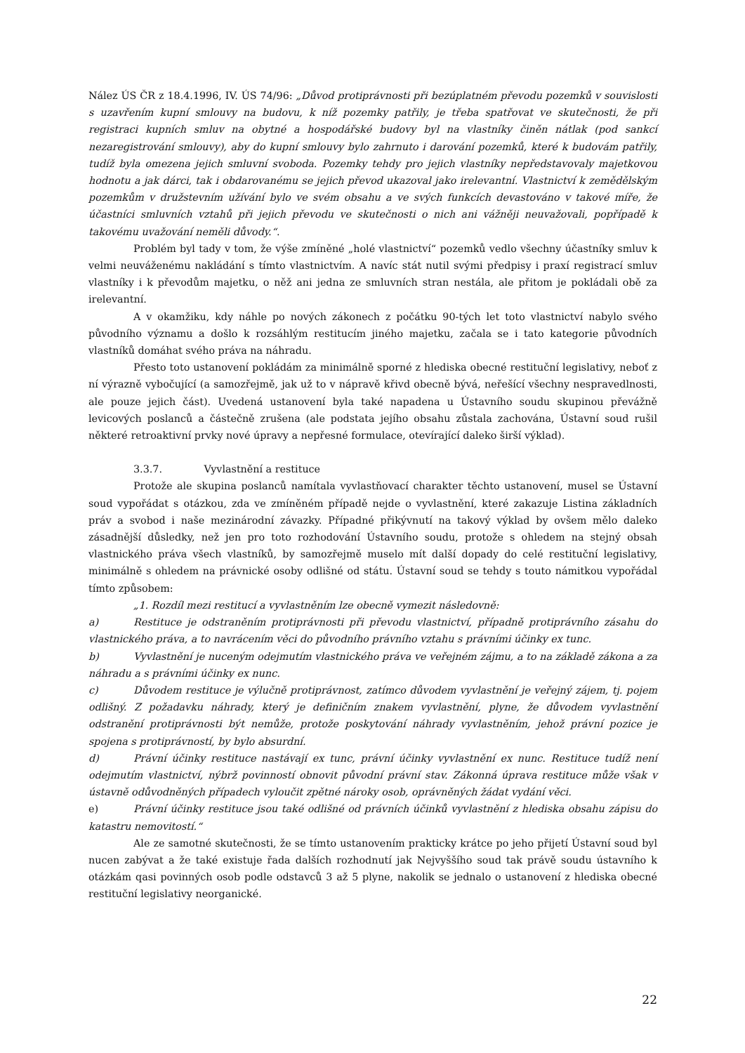Nález ÚS ČR z 18.4.1996, IV. ÚS 74/96: „Důvod protiprávnosti při bezúplatném převodu pozemků v souvislosti s uzavřením kupní smlouvy na budovu, k níž pozemky patřily, je třeba spatřovat ve skutečnosti, že při registraci kupních smluv na obytné a hospodářské budovy byl na vlastníky činěn nátlak (pod sankcí nezaregistrování smlouvy), aby do kupní smlouvy bylo zahrnuto i darování pozemků, které k budovám patřily, tudíž byla omezena jejich smluvní svoboda. Pozemky tehdy pro jejich vlastníky nepředstavovaly majetkovou hodnotu a jak dárci, tak i obdarovanému se jejich převod ukazoval jako irelevantní. Vlastnictví k zemědělským pozemkům v družstevním užívání bylo ve svém obsahu a ve svých funkcích devastováno v takové míře, že účastníci smluvních vztahů při jejich převodu ve skutečnosti o nich ani vážněji neuvažovali, popřípadě k takovému uvažování neměli důvody.“.
Problém byl tady v tom, že výše zmíněné „holé vlastnictví“ pozemků vedlo všechny účastníky smluv k velmi neuváženému nakládání s tímto vlastnictvím. A navíc stát nutil svými předpisy i praxí registrací smluv vlastníky i k převodům majetku, o něž ani jedna ze smluvních stran nestála, ale přitom je pokládali obě za irelevantní.
A v okamžiku, kdy náhle po nových zákonech z počátku 90-tých let toto vlastnictví nabylo svého původního významu a došlo k rozsáhlým restitucím jiného majetku, začala se i tato kategorie původních vlastníků domáhat svého práva na náhradu.
Přesto toto ustanovení pokládám za minimálně sporné z hlediska obecné restituční legislativy, neboť z ní výrazně vybočující (a samozřejmě, jak už to v nápravě křivd obecně bývá, neřešící všechny nespravedlnosti, ale pouze jejich část). Uvedená ustanovení byla také napadena u Ústavního soudu skupinou převážně levicových poslanců a částečně zrušena (ale podstata jejího obsahu zůstala zachována, Ústavní soud rušil některé retroaktivní prvky nové úpravy a nepřesné formulace, otevírající daleko širší výklad).
3.3.7. Vyvlastnění a restituce
Protože ale skupina poslanců namítala vyvlastňovací charakter těchto ustanovení, musel se Ústavní soud vypořádat s otázkou, zda ve zmíněném případě nejde o vyvlastnění, které zakazuje Listina základních práv a svobod i naše mezinárodní závazky. Případné přikývnutí na takový výklad by ovšem mělo daleko zásadnější důsledky, než jen pro toto rozhodování Ústavního soudu, protože s ohledem na stejný obsah vlastnického práva všech vlastníků, by samozřejmě muselo mít další dopady do celé restituční legislativy, minimálně s ohledem na právnické osoby odlišné od státu. Ústavní soud se tehdy s touto námitkou vypořádal tímto způsobem:
„1. Rozdíl mezi restitucí a vyvlastněním lze obecně vymezit následovně:
a) Restituce je odstraněním protiprávnosti při převodu vlastnictví, případně protiprávního zásahu do vlastnického práva, a to navrácením věci do původního právního vztahu s právními účinky ex tunc.
b) Vyvlastnění je nuceným odejmutím vlastnického práva ve veřejném zájmu, a to na základě zákona a za náhradu a s právními účinky ex nunc.
c) Důvodem restituce je výlučně protiprávnost, zatímco důvodem vyvlastnění je veřejný zájem, tj. pojem odlišný. Z požadavku náhrady, který je definičním znakem vyvlastnění, plyne, že důvodem vyvlastnění odstranění protiprávnosti být nemůže, protože poskytování náhrady vyvlastněním, jehož právní pozice je spojena s protiprávností, by bylo absurdní.
d) Právní účinky restituce nastávají ex tunc, právní účinky vyvlastnění ex nunc. Restituce tudíž není odejmutím vlastnictví, nýbrž povinností obnovit původní právní stav. Zákonná úprava restituce může však v ústavně odůvodněných případech vyloučit zpětné nároky osob, oprávněných žádat vydání věci.
e) Právní účinky restituce jsou také odlišné od právních účinků vyvlastnění z hlediska obsahu zápisu do katastru nemovitostí.“
Ale ze samotné skutečnosti, že se tímto ustanovením prakticky krátce po jeho přijetí Ústavní soud byl nucen zabývat a že také existuje řada dalších rozhodnutí jak Nejvyššího soud tak právě soudu ústavního k otázkám qasi povinných osob podle odstavců 3 až 5 plyne, nakolik se jednalo o ustanovení z hlediska obecné restituční legislativy neorganické.
22